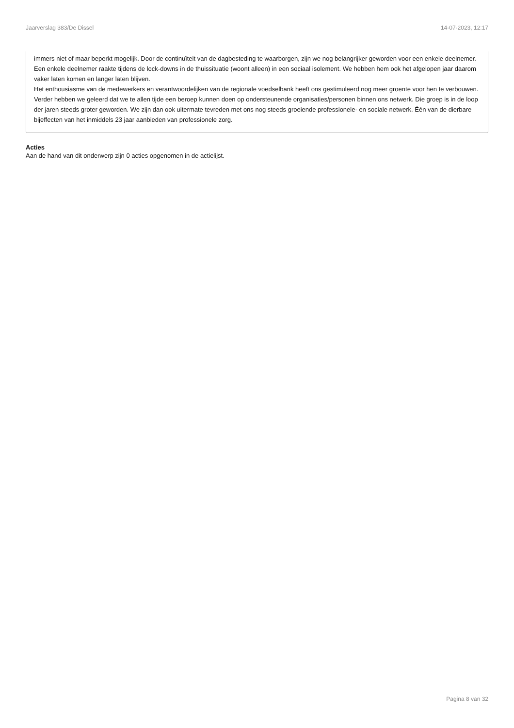Jaarverslag 383/De Dissel 14-07-2023, 12:17
immers niet of maar beperkt mogelijk. Door de continuïteit van de dagbesteding te waarborgen, zijn we nog belangrijker geworden voor een enkele deelnemer. Een enkele deelnemer raakte tijdens de lock-downs in de thuissituatie (woont alleen) in een sociaal isolement. We hebben hem ook het afgelopen jaar daarom vaker laten komen en langer laten blijven.
Het enthousiasme van de medewerkers en verantwoordelijken van de regionale voedselbank heeft ons gestimuleerd nog meer groente voor hen te verbouwen.
Verder hebben we geleerd dat we te allen tijde een beroep kunnen doen op ondersteunende organisaties/personen binnen ons netwerk. Die groep is in de loop der jaren steeds groter geworden. We zijn dan ook uitermate tevreden met ons nog steeds groeiende professionele- en sociale netwerk. Één van de dierbare bijeffecten van het inmiddels 23 jaar aanbieden van professionele zorg.
Acties
Aan de hand van dit onderwerp zijn 0 acties opgenomen in de actielijst.
Pagina 8 van 32